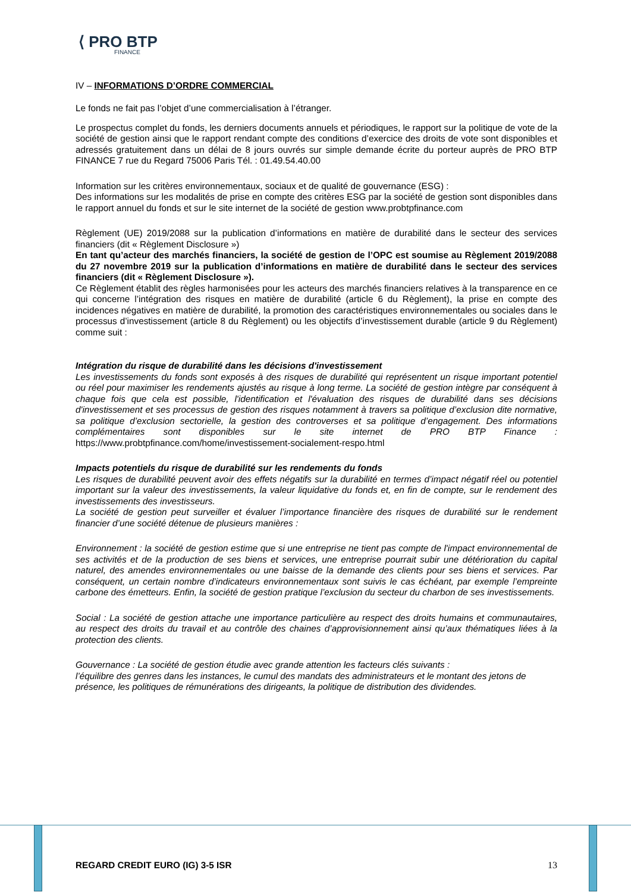⟨ PRO BTP
FINANCE
IV – INFORMATIONS D’ORDRE COMMERCIAL
Le fonds ne fait pas l’objet d’une commercialisation à l’étranger.
Le prospectus complet du fonds, les derniers documents annuels et périodiques, le rapport sur la politique de vote de la société de gestion ainsi que le rapport rendant compte des conditions d’exercice des droits de vote sont disponibles et adressés gratuitement dans un délai de 8 jours ouvrés sur simple demande écrite du porteur auprès de PRO BTP FINANCE 7 rue du Regard 75006 Paris Tél. : 01.49.54.40.00
Information sur les critères environnementaux, sociaux et de qualité de gouvernance (ESG) :
Des informations sur les modalités de prise en compte des critères ESG par la société de gestion sont disponibles dans le rapport annuel du fonds et sur le site internet de la société de gestion www.probtpfinance.com
Règlement (UE) 2019/2088 sur la publication d’informations en matière de durabilité dans le secteur des services financiers (dit « Règlement Disclosure »)
En tant qu’acteur des marchés financiers, la société de gestion de l’OPC est soumise au Règlement 2019/2088 du 27 novembre 2019 sur la publication d’informations en matière de durabilité dans le secteur des services financiers (dit « Règlement Disclosure »).
Ce Règlement établit des règles harmonisées pour les acteurs des marchés financiers relatives à la transparence en ce qui concerne l’intégration des risques en matière de durabilité (article 6 du Règlement), la prise en compte des incidences négatives en matière de durabilité, la promotion des caractéristiques environnementales ou sociales dans le processus d’investissement (article 8 du Règlement) ou les objectifs d’investissement durable (article 9 du Règlement) comme suit :
Intégration du risque de durabilité dans les décisions d'investissement
Les investissements du fonds sont exposés à des risques de durabilité qui représentent un risque important potentiel ou réel pour maximiser les rendements ajustés au risque à long terme. La société de gestion intègre par conséquent à chaque fois que cela est possible, l'identification et l'évaluation des risques de durabilité dans ses décisions d'investissement et ses processus de gestion des risques notamment à travers sa politique d’exclusion dite normative, sa politique d’exclusion sectorielle, la gestion des controverses et sa politique d’engagement. Des informations complémentaires sont disponibles sur le site internet de PRO BTP Finance : https://www.probtpfinance.com/home/investissement-socialement-respo.html
Impacts potentiels du risque de durabilité sur les rendements du fonds
Les risques de durabilité peuvent avoir des effets négatifs sur la durabilité en termes d’impact négatif réel ou potentiel important sur la valeur des investissements, la valeur liquidative du fonds et, en fin de compte, sur le rendement des investissements des investisseurs.
La société de gestion peut surveiller et évaluer l’importance financière des risques de durabilité sur le rendement financier d’une société détenue de plusieurs manières :
Environnement : la société de gestion estime que si une entreprise ne tient pas compte de l'impact environnemental de ses activités et de la production de ses biens et services, une entreprise pourrait subir une détérioration du capital naturel, des amendes environnementales ou une baisse de la demande des clients pour ses biens et services. Par conséquent, un certain nombre d’indicateurs environnementaux sont suivis le cas échéant, par exemple l’empreinte carbone des émetteurs. Enfin, la société de gestion pratique l’exclusion du secteur du charbon de ses investissements.
Social : La société de gestion attache une importance particulière au respect des droits humains et communautaires, au respect des droits du travail et au contrôle des chaines d’approvisionnement ainsi qu’aux thématiques liées à la protection des clients.
Gouvernance : La société de gestion étudie avec grande attention les facteurs clés suivants :
l’équilibre des genres dans les instances, le cumul des mandats des administrateurs et le montant des jetons de présence, les politiques de rémunérations des dirigeants, la politique de distribution des dividendes.
REGARD CREDIT EURO (IG) 3-5 ISR 13